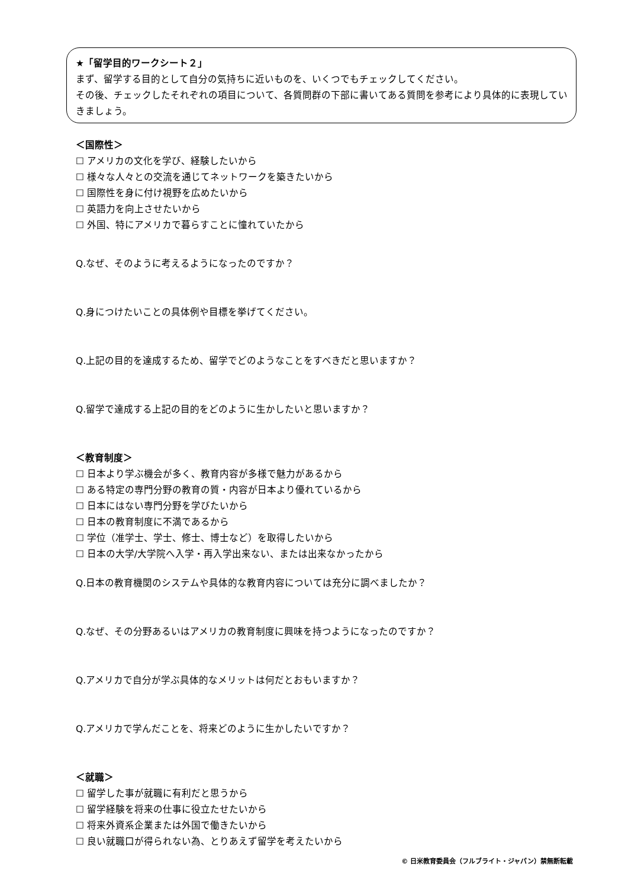★「留学目的ワークシート２」
まず、留学する目的として自分の気持ちに近いものを、いくつでもチェックしてください。
その後、チェックしたそれぞれの項目について、各質問群の下部に書いてある質問を参考により具体的に表現していきましょう。
＜国際性＞
☐ アメリカの文化を学び、経験したいから
☐ 様々な人々との交流を通じてネットワークを築きたいから
☐ 国際性を身に付け視野を広めたいから
☐ 英語力を向上させたいから
☐ 外国、特にアメリカで暮らすことに憧れていたから
Q.なぜ、そのように考えるようになったのですか？
Q.身につけたいことの具体例や目標を挙げてください。
Q.上記の目的を達成するため、留学でどのようなことをすべきだと思いますか？
Q.留学で達成する上記の目的をどのように生かしたいと思いますか？
＜教育制度＞
☐ 日本より学ぶ機会が多く、教育内容が多様で魅力があるから
☐ ある特定の専門分野の教育の質・内容が日本より優れているから
☐ 日本にはない専門分野を学びたいから
☐ 日本の教育制度に不満であるから
☐ 学位（准学士、学士、修士、博士など）を取得したいから
☐ 日本の大学/大学院へ入学・再入学出来ない、または出来なかったから
Q.日本の教育機関のシステムや具体的な教育内容については充分に調べましたか？
Q.なぜ、その分野あるいはアメリカの教育制度に興味を持つようになったのですか？
Q.アメリカで自分が学ぶ具体的なメリットは何だとおもいますか？
Q.アメリカで学んだことを、将来どのように生かしたいですか？
＜就職＞
☐ 留学した事が就職に有利だと思うから
☐ 留学経験を将来の仕事に役立たせたいから
☐ 将来外資系企業または外国で働きたいから
☐ 良い就職口が得られない為、とりあえず留学を考えたいから
© 日米教育委員会（フルブライト・ジャパン）禁無断転載